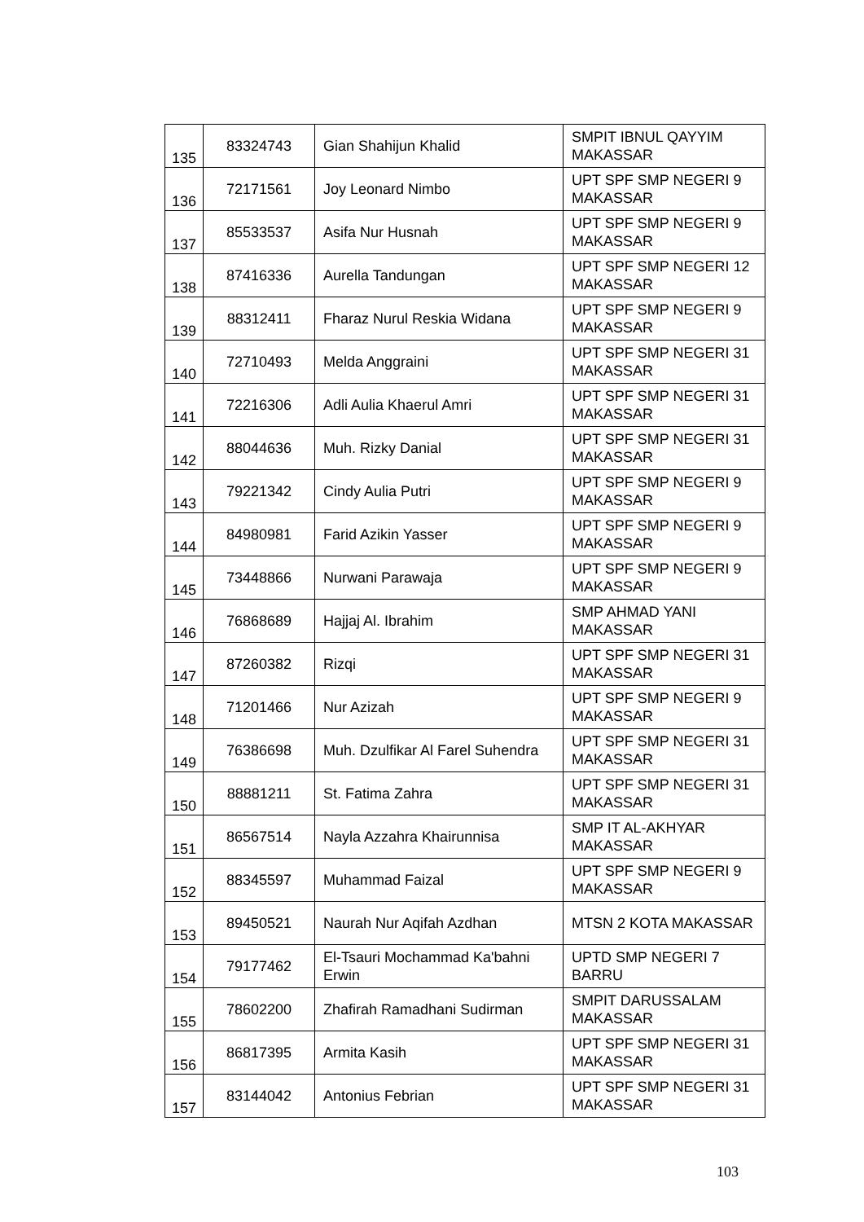| 135 | 83324743 | Gian Shahijun Khalid | SMPIT IBNUL QAYYIM MAKASSAR |
| 136 | 72171561 | Joy Leonard Nimbo | UPT SPF SMP NEGERI 9 MAKASSAR |
| 137 | 85533537 | Asifa Nur Husnah | UPT SPF SMP NEGERI 9 MAKASSAR |
| 138 | 87416336 | Aurella Tandungan | UPT SPF SMP NEGERI 12 MAKASSAR |
| 139 | 88312411 | Fharaz Nurul Reskia Widana | UPT SPF SMP NEGERI 9 MAKASSAR |
| 140 | 72710493 | Melda Anggraini | UPT SPF SMP NEGERI 31 MAKASSAR |
| 141 | 72216306 | Adli Aulia Khaerul Amri | UPT SPF SMP NEGERI 31 MAKASSAR |
| 142 | 88044636 | Muh. Rizky Danial | UPT SPF SMP NEGERI 31 MAKASSAR |
| 143 | 79221342 | Cindy Aulia Putri | UPT SPF SMP NEGERI 9 MAKASSAR |
| 144 | 84980981 | Farid Azikin Yasser | UPT SPF SMP NEGERI 9 MAKASSAR |
| 145 | 73448866 | Nurwani Parawaja | UPT SPF SMP NEGERI 9 MAKASSAR |
| 146 | 76868689 | Hajjaj Al. Ibrahim | SMP AHMAD YANI MAKASSAR |
| 147 | 87260382 | Rizqi | UPT SPF SMP NEGERI 31 MAKASSAR |
| 148 | 71201466 | Nur Azizah | UPT SPF SMP NEGERI 9 MAKASSAR |
| 149 | 76386698 | Muh. Dzulfikar Al Farel Suhendra | UPT SPF SMP NEGERI 31 MAKASSAR |
| 150 | 88881211 | St. Fatima Zahra | UPT SPF SMP NEGERI 31 MAKASSAR |
| 151 | 86567514 | Nayla Azzahra Khairunnisa | SMP IT AL-AKHYAR MAKASSAR |
| 152 | 88345597 | Muhammad Faizal | UPT SPF SMP NEGERI 9 MAKASSAR |
| 153 | 89450521 | Naurah Nur Aqifah Azdhan | MTSN 2 KOTA MAKASSAR |
| 154 | 79177462 | El-Tsauri Mochammad Ka'bahni Erwin | UPTD SMP NEGERI 7 BARRU |
| 155 | 78602200 | Zhafirah Ramadhani Sudirman | SMPIT DARUSSALAM MAKASSAR |
| 156 | 86817395 | Armita Kasih | UPT SPF SMP NEGERI 31 MAKASSAR |
| 157 | 83144042 | Antonius Febrian | UPT SPF SMP NEGERI 31 MAKASSAR |
103